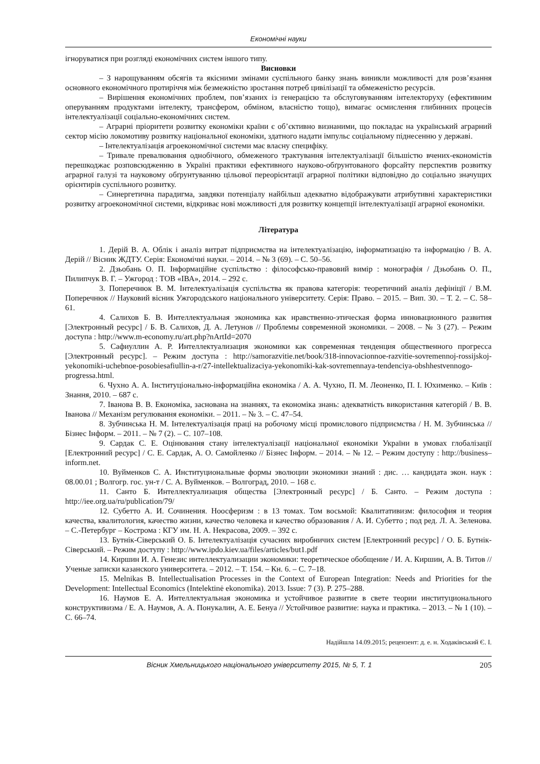Економічні науки
ігноруватися при розгляді економічних систем іншого типу.
Висновки
– З нарощуванням обсягів та якісними змінами суспільного банку знань виникли можливості для розв’язання основного економічного протиріччя між безмежністю зростання потреб цивілізації та обмеженістю ресурсів.
– Вирішення економічних проблем, пов’язаних із генерацією та обслуговуванням інтелекторуху (ефективним оперуванням продуктами інтелекту, трансфером, обміном, власністю тощо), вимагає осмислення глибинних процесів інтелектуалізації соціально-економічних систем.
– Аграрні пріоритети розвитку економіки країни є об’єктивно визнаними, що покладає на український аграрний сектор місію локомотиву розвитку національної економіки, здатного надати імпульс соціальному піднесенню у державі.
– Інтелектуалізація агроекономічної системи має власну специфіку.
– Тривале превалювання однобічного, обмеженого трактування інтелектуалізації більшістю вчених-економістів перешкоджає розповсюдженню в Україні практики ефективного науково-обґрунтованого форсайту перспектив розвитку аграрної галузі та науковому обґрунтуванню цільової переорієнтації аграрної політики відповідно до соціально значущих орієнтирів суспільного розвитку.
– Синергетична парадигма, завдяки потенціалу найбільш адекватно відображувати атрибутивні характеристики розвитку агроекономічної системи, відкриває нові можливості для розвитку концепції інтелектуалізації аграрної економіки.
Література
1. Дерій В. А. Облік і аналіз витрат підприємства на інтелектуалізацію, інформатизацію та інформацію / В. А. Дерій // Вісник ЖДТУ. Серія: Економічні науки. – 2014. – № 3 (69). – С. 50–56.
2. Дзьобань О. П. Інформаційне суспільство : філософсько-правовий вимір : монографія / Дзьобань О. П., Пилипчук В. Г. – Ужгород : ТОВ «ІВА», 2014. – 292 с.
3. Поперечнюк В. М. Інтелектуалізація суспільства як правова категорія: теоретичний аналіз дефініції / В.М. Поперечнюк // Науковий вісник Ужгородського національного університету. Серія: Право. – 2015. – Вип. 30. – Т. 2. – С. 58–61.
4. Салихов Б. В. Интеллектуальная экономика как нравственно-этическая форма инновационного развития [Электронный ресурс] / Б. В. Салихов, Д. А. Летунов // Проблемы современной экономики. – 2008. – № 3 (27). – Режим доступа : http://www.m-economy.ru/art.php?nArtId=2070
5. Сафиуллин А. Р. Интеллектуализация экономики как современная тенденция общественного прогресса [Электронный ресурс]. – Режим доступа : http://samorazvitie.net/book/318-innovacionnoe-razvitie-sovremennoj-rossijskoj-yekonomiki-uchebnoe-posobiesafiullin-a-r/27-intellektualizaciya-yekonomiki-kak-sovremennaya-tendenciya-obshhestvennogo-progressa.html.
6. Чухно А. А. Інституціонально-інформаційна економіка / А. А. Чухно, П. М. Леоненко, П. І. Юхименко. – Київ : Знання, 2010. – 687 с.
7. Іванова В. В. Економіка, заснована на знаннях, та економіка знань: адекватність використання категорій / В. В. Іванова // Механізм регулювання економіки. – 2011. – № 3. – С. 47–54.
8. Зубчинська Н. М. Інтелектуалізація праці на робочому місці промислового підприємства / Н. М. Зубчинська // Бізнес Інформ. – 2011. – № 7 (2). – С. 107–108.
9. Сардак С. Е. Оцінювання стану інтелектуалізації національної економіки України в умовах глобалізації [Електронний ресурс] / С. Е. Сардак, А. О. Самойленко // Бізнес Інформ. – 2014. – № 12. – Режим доступу : http://business–inform.net.
10. Вуйменков С. А. Институциональные формы эволюции экономики знаний : дис. … кандидата экон. наук : 08.00.01 ; Волгогр. гос. ун-т / С. А. Вуйменков. – Волгоград, 2010. – 168 с.
11. Санто Б. Интеллектуализация общества [Электронный ресурс] / Б. Санто. – Режим доступа : http://iee.org.ua/ru/publication/79/
12. Субетто А. И. Сочинения. Ноосферизм : в 13 томах. Том восьмой: Квалитативизм: философия и теория качества, квалитология, качество жизни, качество человека и качество образования / А. И. Субетто ; под ред. Л. А. Зеленова. – С.-Петербург – Кострома : КГУ им. Н. А. Некрасова, 2009. – 392 с.
13. Бутнік-Сіверський О. Б. Інтелектуалізація сучасних виробничих систем [Електронний ресурс] / О. Б. Бутнік-Сіверський. – Режим доступу : http://www.ipdo.kiev.ua/files/articles/but1.pdf
14. Киршин И. А. Генезис интеллектуализации экономики: теоретическое обобщение / И. А. Киршин, А. В. Титов // Ученые записки казанского университета. – 2012. – Т. 154. – Кн. 6. – С. 7–18.
15. Melnikas B. Intellectualisation Processes in the Context of European Integration: Needs and Priorities for the Development: Intellectual Economics (Intelektinė ekonomika). 2013. Issue: 7 (3). P. 275–288.
16. Наумов Е. А. Интеллектуальная экономика и устойчивое развитие в свете теории институционального конструктивизма / Е. А. Наумов, А. А. Понукалин, А. Е. Бенуа // Устойчивое развитие: наука и практика. – 2013. – № 1 (10). – С. 66–74.
Надійшла 14.09.2015; рецензент: д. е. н. Ходаківський Є. І.
Вісник Хмельницького національного університету 2015, № 5, Т. 1 205